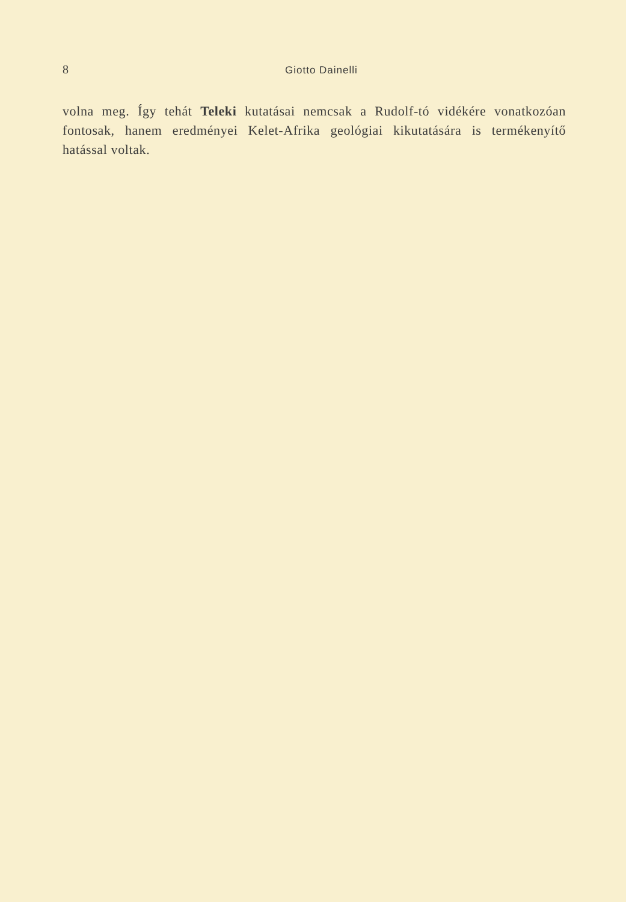8 Giotto Dainelli
volna meg. Így tehát Teleki kutatásai nemcsak a Rudolf-tó vidékére vo­natkozóan fontosak, hanem eredményei Kelet-Afrika geológiai kikuta­tására is termékenyítő hatással voltak.